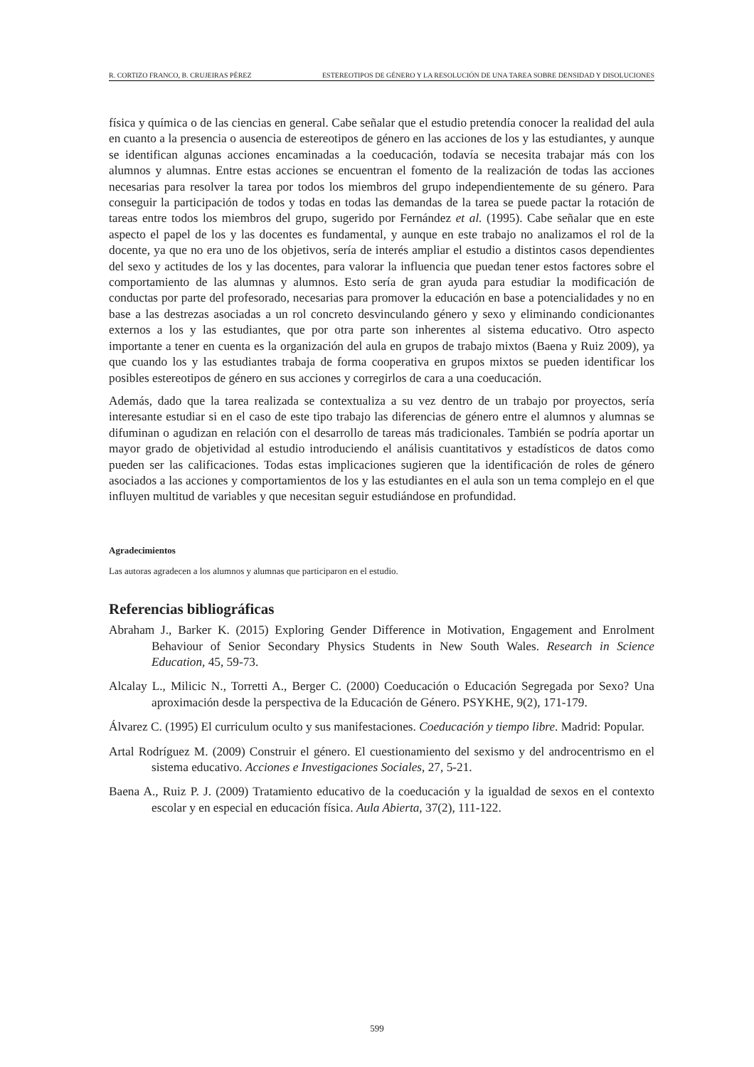R. CORTIZO FRANCO, B. CRUJEIRAS PÉREZ ESTEREOTIPOS DE GÉNERO Y LA RESOLUCIÓN DE UNA TAREA SOBRE DENSIDAD Y DISOLUCIONES
física y química o de las ciencias en general. Cabe señalar que el estudio pretendía conocer la realidad del aula en cuanto a la presencia o ausencia de estereotipos de género en las acciones de los y las estudiantes, y aunque se identifican algunas acciones encaminadas a la coeducación, todavía se necesita trabajar más con los alumnos y alumnas. Entre estas acciones se encuentran el fomento de la realización de todas las acciones necesarias para resolver la tarea por todos los miembros del grupo independientemente de su género. Para conseguir la participación de todos y todas en todas las demandas de la tarea se puede pactar la rotación de tareas entre todos los miembros del grupo, sugerido por Fernández et al. (1995). Cabe señalar que en este aspecto el papel de los y las docentes es fundamental, y aunque en este trabajo no analizamos el rol de la docente, ya que no era uno de los objetivos, sería de interés ampliar el estudio a distintos casos dependientes del sexo y actitudes de los y las docentes, para valorar la influencia que puedan tener estos factores sobre el comportamiento de las alumnas y alumnos. Esto sería de gran ayuda para estudiar la modificación de conductas por parte del profesorado, necesarias para promover la educación en base a potencialidades y no en base a las destrezas asociadas a un rol concreto desvinculando género y sexo y eliminando condicionantes externos a los y las estudiantes, que por otra parte son inherentes al sistema educativo. Otro aspecto importante a tener en cuenta es la organización del aula en grupos de trabajo mixtos (Baena y Ruiz 2009), ya que cuando los y las estudiantes trabaja de forma cooperativa en grupos mixtos se pueden identificar los posibles estereotipos de género en sus acciones y corregirlos de cara a una coeducación.
Además, dado que la tarea realizada se contextualiza a su vez dentro de un trabajo por proyectos, sería interesante estudiar si en el caso de este tipo trabajo las diferencias de género entre el alumnos y alumnas se difuminan o agudizan en relación con el desarrollo de tareas más tradicionales. También se podría aportar un mayor grado de objetividad al estudio introduciendo el análisis cuantitativos y estadísticos de datos como pueden ser las calificaciones. Todas estas implicaciones sugieren que la identificación de roles de género asociados a las acciones y comportamientos de los y las estudiantes en el aula son un tema complejo en el que influyen multitud de variables y que necesitan seguir estudiándose en profundidad.
Agradecimientos
Las autoras agradecen a los alumnos y alumnas que participaron en el estudio.
Referencias bibliográficas
Abraham J., Barker K. (2015) Exploring Gender Difference in Motivation, Engagement and Enrolment Behaviour of Senior Secondary Physics Students in New South Wales. Research in Science Education, 45, 59-73.
Alcalay L., Milicic N., Torretti A., Berger C. (2000) Coeducación o Educación Segregada por Sexo? Una aproximación desde la perspectiva de la Educación de Género. PSYKHE, 9(2), 171-179.
Álvarez C. (1995) El curriculum oculto y sus manifestaciones. Coeducación y tiempo libre. Madrid: Popular.
Artal Rodríguez M. (2009) Construir el género. El cuestionamiento del sexismo y del androcentrismo en el sistema educativo. Acciones e Investigaciones Sociales, 27, 5-21.
Baena A., Ruiz P. J. (2009) Tratamiento educativo de la coeducación y la igualdad de sexos en el contexto escolar y en especial en educación física. Aula Abierta, 37(2), 111-122.
599